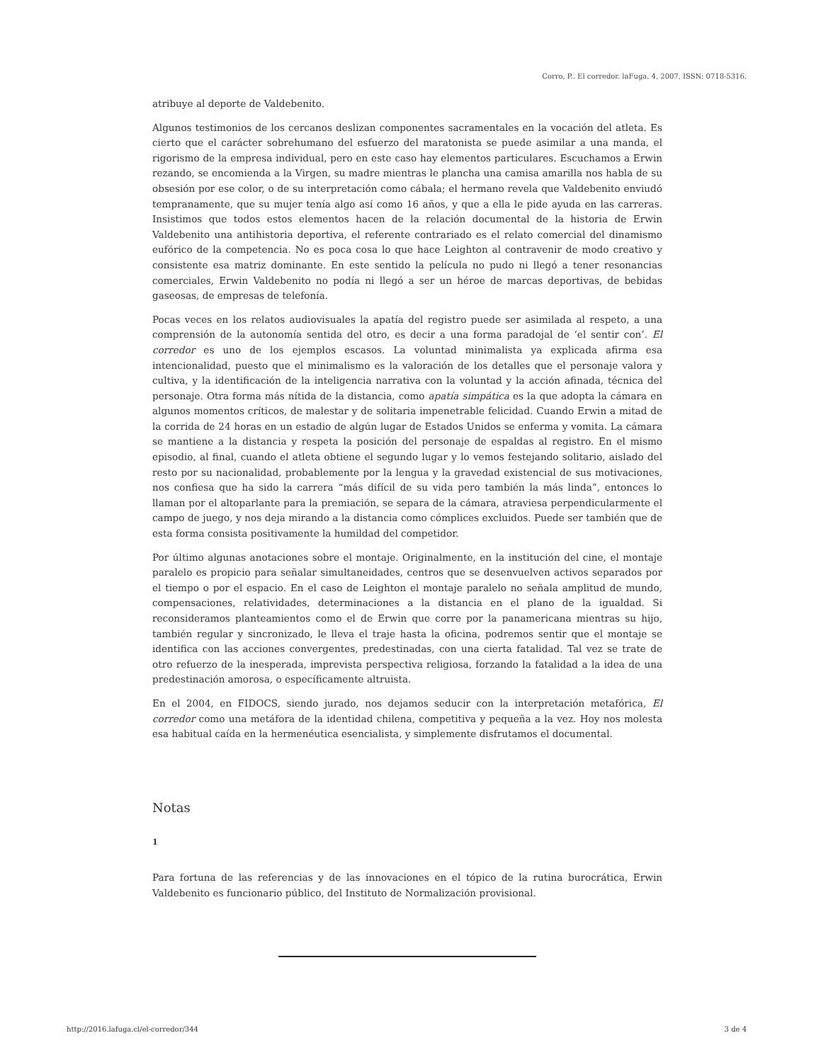Corro, P.. El corredor. laFuga, 4, 2007, ISSN: 0718-5316.
atribuye al deporte de Valdebenito.
Algunos testimonios de los cercanos deslizan componentes sacramentales en la vocación del atleta. Es cierto que el carácter sobrehumano del esfuerzo del maratonista se puede asimilar a una manda, el rigorismo de la empresa individual, pero en este caso hay elementos particulares. Escuchamos a Erwin rezando, se encomienda a la Virgen, su madre mientras le plancha una camisa amarilla nos habla de su obsesión por ese color, o de su interpretación como cábala; el hermano revela que Valdebenito enviudó tempranamente, que su mujer tenía algo así como 16 años, y que a ella le pide ayuda en las carreras. Insistimos que todos estos elementos hacen de la relación documental de la historia de Erwin Valdebenito una antihistoria deportiva, el referente contrariado es el relato comercial del dinamismo eufórico de la competencia. No es poca cosa lo que hace Leighton al contravenir de modo creativo y consistente esa matriz dominante. En este sentido la película no pudo ni llegó a tener resonancias comerciales, Erwin Valdebenito no podía ni llegó a ser un héroe de marcas deportivas, de bebidas gaseosas, de empresas de telefonía.
Pocas veces en los relatos audiovisuales la apatía del registro puede ser asimilada al respeto, a una comprensión de la autonomía sentida del otro, es decir a una forma paradojal de ‘el sentir con’. El corredor es uno de los ejemplos escasos. La voluntad minimalista ya explicada afirma esa intencionalidad, puesto que el minimalismo es la valoración de los detalles que el personaje valora y cultiva, y la identificación de la inteligencia narrativa con la voluntad y la acción afinada, técnica del personaje. Otra forma más nítida de la distancia, como apatía simpática es la que adopta la cámara en algunos momentos críticos, de malestar y de solitaria impenetrable felicidad. Cuando Erwin a mitad de la corrida de 24 horas en un estadio de algún lugar de Estados Unidos se enferma y vomita. La cámara se mantiene a la distancia y respeta la posición del personaje de espaldas al registro. En el mismo episodio, al final, cuando el atleta obtiene el segundo lugar y lo vemos festejando solitario, aislado del resto por su nacionalidad, probablemente por la lengua y la gravedad existencial de sus motivaciones, nos confiesa que ha sido la carrera “más difícil de su vida pero también la más linda”, entonces lo llaman por el altoparlante para la premiación, se separa de la cámara, atraviesa perpendicularmente el campo de juego, y nos deja mirando a la distancia como cómplices excluidos. Puede ser también que de esta forma consista positivamente la humildad del competidor.
Por último algunas anotaciones sobre el montaje. Originalmente, en la institución del cine, el montaje paralelo es propicio para señalar simultaneidades, centros que se desenvuelven activos separados por el tiempo o por el espacio. En el caso de Leighton el montaje paralelo no señala amplitud de mundo, compensaciones, relatividades, determinaciones a la distancia en el plano de la igualdad. Si reconsideramos planteamientos como el de Erwin que corre por la panamericana mientras su hijo, también regular y sincronizado, le lleva el traje hasta la oficina, podremos sentir que el montaje se identifica con las acciones convergentes, predestinadas, con una cierta fatalidad. Tal vez se trate de otro refuerzo de la inesperada, imprevista perspectiva religiosa, forzando la fatalidad a la idea de una predestinación amorosa, o específicamente altruista.
En el 2004, en FIDOCS, siendo jurado, nos dejamos seducir con la interpretación metafórica, El corredor como una metáfora de la identidad chilena, competitiva y pequeña a la vez. Hoy nos molesta esa habitual caída en la hermenéutica esencialista, y simplemente disfrutamos el documental.
Notas
1
Para fortuna de las referencias y de las innovaciones en el tópico de la rutina burocrática, Erwin Valdebenito es funcionario público, del Instituto de Normalización provisional.
http://2016.lafuga.cl/el-corredor/344 3 de 4